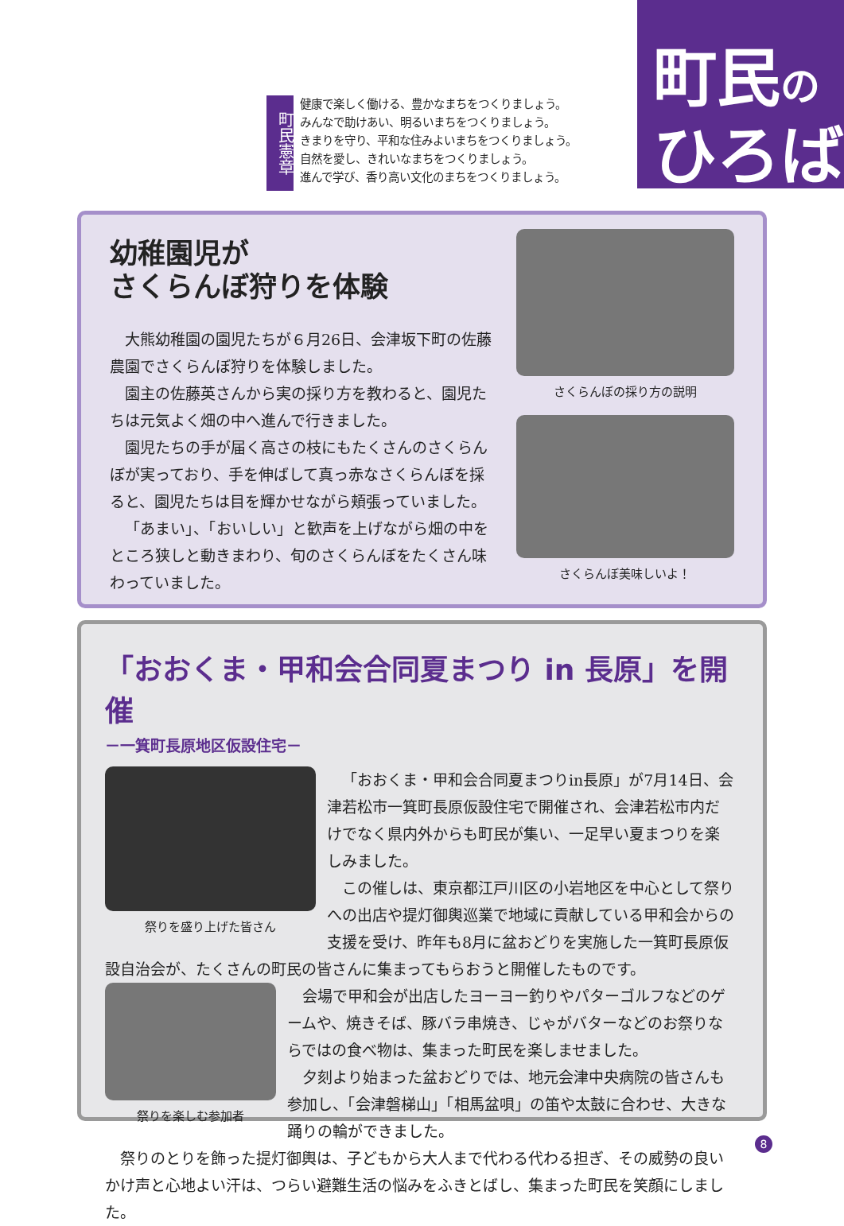町民憲章
健康で楽しく働ける、豊かなまちをつくりましょう。
みんなで助けあい、明るいまちをつくりましょう。
きまりを守り、平和な住みよいまちをつくりましょう。
自然を愛し、きれいなまちをつくりましょう。
進んで学び、香り高い文化のまちをつくりましょう。
町民の
ひろば
幼稚園児が
さくらんぼ狩りを体験
大熊幼稚園の園児たちが６月26日、会津坂下町の佐藤農園でさくらんぼ狩りを体験しました。
園主の佐藤英さんから実の採り方を教わると、園児たちは元気よく畑の中へ進んで行きました。
園児たちの手が届く高さの枝にもたくさんのさくらんぼが実っており、手を伸ばして真っ赤なさくらんぼを採ると、園児たちは目を輝かせながら頬張っていました。
「あまい」、「おいしい」と歓声を上げながら畑の中をところ狭しと動きまわり、旬のさくらんぼをたくさん味わっていました。
さくらんぼの採り方の説明
さくらんぼ美味しいよ！
「おおくま・甲和会合同夏まつり in 長原」を開催
－一箕町長原地区仮設住宅－
祭りを盛り上げた皆さん
「おおくま・甲和会合同夏まつりin長原」が7月14日、会津若松市一箕町長原仮設住宅で開催され、会津若松市内だけでなく県内外からも町民が集い、一足早い夏まつりを楽しみました。
この催しは、東京都江戸川区の小岩地区を中心として祭りへの出店や提灯御輿巡業で地域に貢献している甲和会からの支援を受け、昨年も8月に盆おどりを実施した一箕町長原仮設自治会が、たくさんの町民の皆さんに集まってもらおうと開催したものです。
祭りを楽しむ参加者
会場で甲和会が出店したヨーヨー釣りやパターゴルフなどのゲームや、焼きそば、豚バラ串焼き、じゃがバターなどのお祭りならではの食べ物は、集まった町民を楽しませました。
夕刻より始まった盆おどりでは、地元会津中央病院の皆さんも参加し、「会津磐梯山」「相馬盆唄」の笛や太鼓に合わせ、大きな踊りの輪ができました。
祭りのとりを飾った提灯御輿は、子どもから大人まで代わる代わる担ぎ、その威勢の良いかけ声と心地よい汗は、つらい避難生活の悩みをふきとばし、集まった町民を笑顔にしました。
8